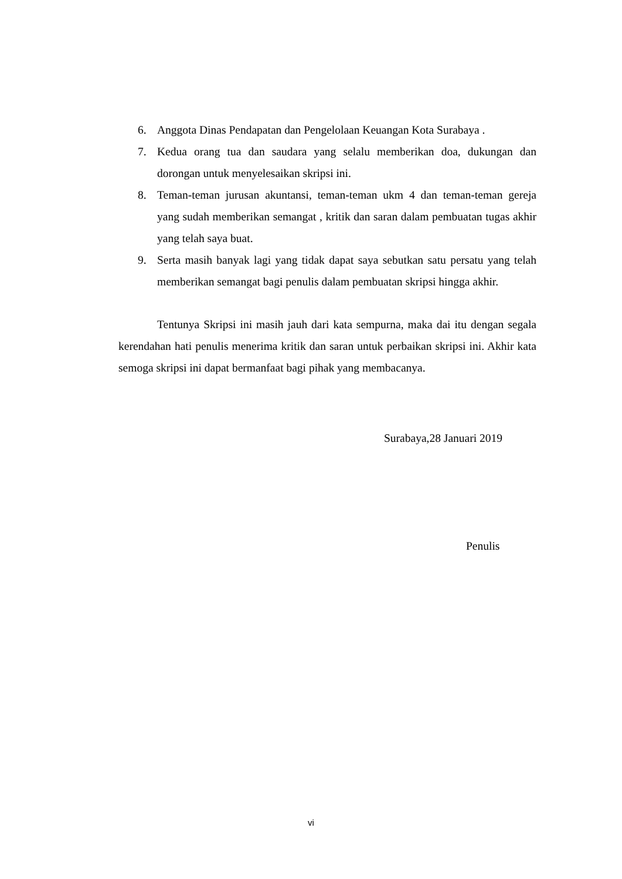6. Anggota Dinas Pendapatan dan Pengelolaan Keuangan Kota Surabaya .
7. Kedua orang tua dan saudara yang selalu memberikan doa, dukungan dan dorongan untuk menyelesaikan skripsi ini.
8. Teman-teman jurusan akuntansi, teman-teman ukm 4 dan teman-teman gereja yang sudah memberikan semangat , kritik dan saran dalam pembuatan tugas akhir yang telah saya buat.
9. Serta masih banyak lagi yang tidak dapat saya sebutkan satu persatu yang telah memberikan semangat bagi penulis dalam pembuatan skripsi hingga akhir.
Tentunya Skripsi ini masih jauh dari kata sempurna, maka dai itu dengan segala kerendahan hati penulis menerima kritik dan saran untuk perbaikan skripsi ini. Akhir kata semoga skripsi ini dapat bermanfaat bagi pihak yang membacanya.
Surabaya,28 Januari 2019
Penulis
vi